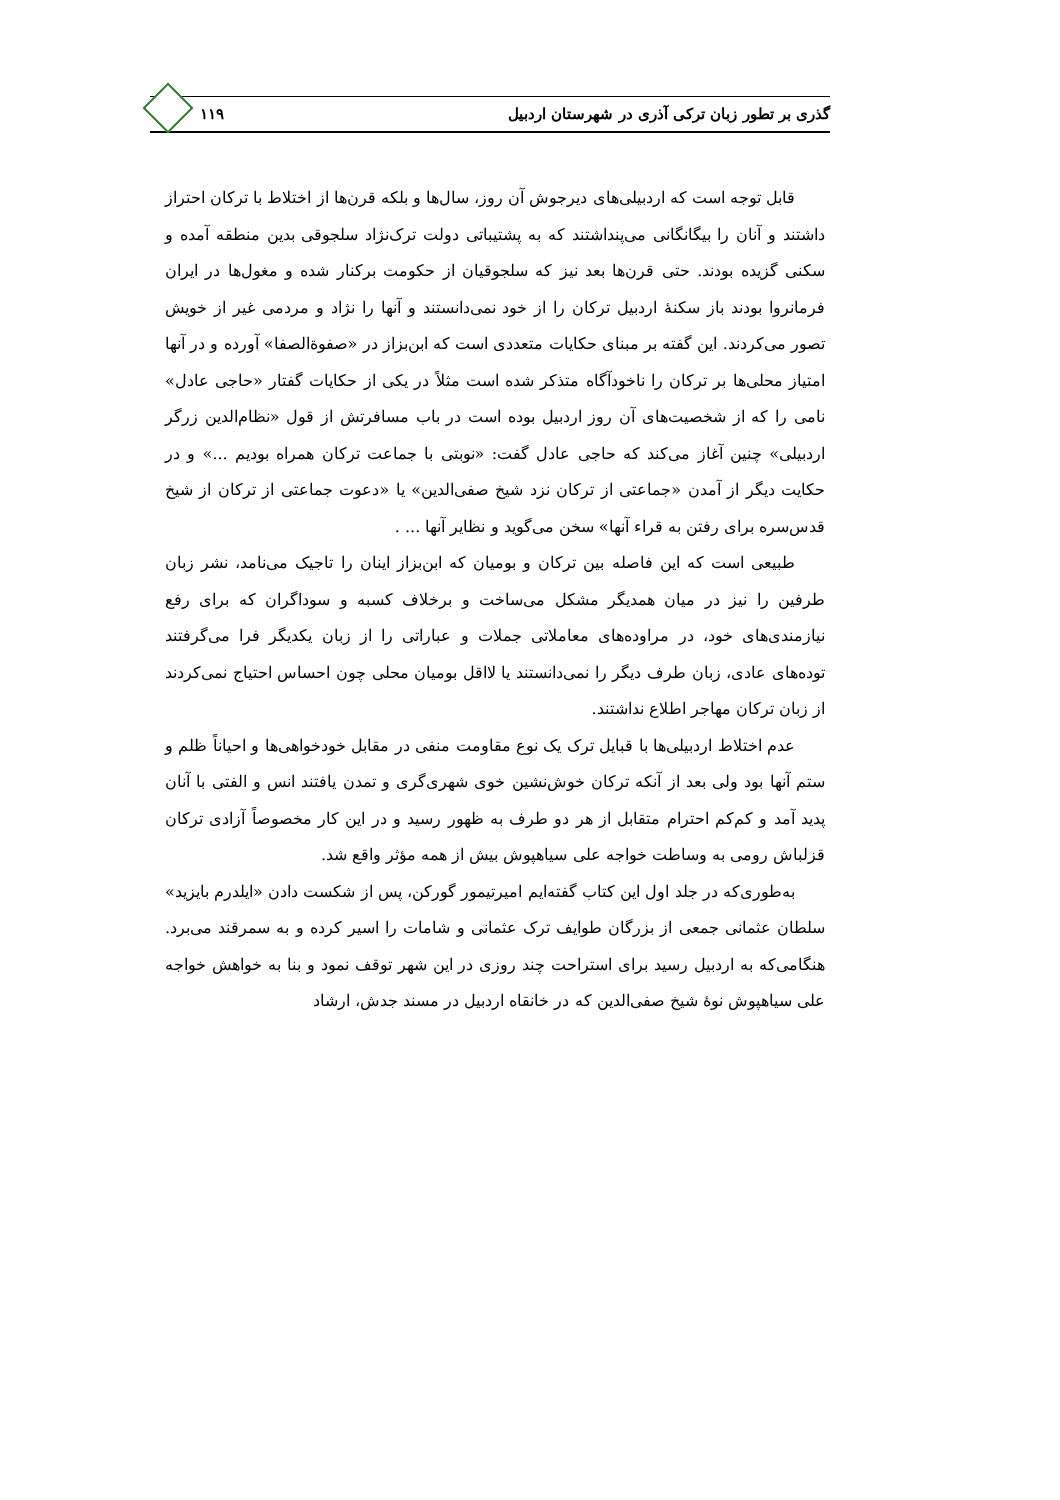گذری بر تطور زبان ترکی آذری در شهرستان اردبیل ۱۱۹
قابل توجه است که اردبیلی‌های دیرجوش آن روز، سال‌ها و بلکه قرن‌ها از اختلاط با ترکان احتراز داشتند و آنان را بیگانگانی می‌پنداشتند که به پشتیباتی دولت ترک‌نژاد سلجوقی بدین منطقه آمده و سکنی گزیده بودند. حتی قرن‌ها بعد نیز که سلجوقیان از حکومت برکنار شده و مغول‌ها در ایران فرمانروا بودند باز سکنهٔ اردبیل ترکان را از خود نمی‌دانستند و آنها را نژاد و مردمی غیر از خویش تصور می‌کردند. این گفته بر مبنای حکایات متعددی است که ابن‌بزاز در «صفوةالصفا» آورده و در آنها امتیاز محلی‌ها بر ترکان را ناخودآگاه متذکر شده است مثلاً در یکی از حکایات گفتار «حاجی عادل» نامی را که از شخصیت‌های آن روز اردبیل بوده است در باب مسافرتش از قول «نظام‌الدین زرگر اردبیلی» چنین آغاز می‌کند که حاجی عادل گفت: «نوبتی با جماعت ترکان همراه بودیم ...» و در حکایت دیگر از آمدن «جماعتی از ترکان نزد شیخ صفی‌الدین» یا «دعوت جماعتی از ترکان از شیخ قدس‌سره برای رفتن به قراء آنها» سخن می‌گوید و نظایر آنها ... .
طبیعی است که این فاصله بین ترکان و بومیان که ابن‌بزاز اینان را تاجیک می‌نامد، نشر زبان طرفین را نیز در میان همدیگر مشکل می‌ساخت و برخلاف کسبه و سوداگران که برای رفع نیازمندی‌های خود، در مراوده‌های معاملاتی جملات و عباراتی را از زبان یکدیگر فرا می‌گرفتند توده‌های عادی، زبان طرف دیگر را نمی‌دانستند یا لااقل بومیان محلی چون احساس احتیاج نمی‌کردند از زبان ترکان مهاجر اطلاع نداشتند.
عدم اختلاط اردبیلی‌ها با قبایل ترک یک نوع مقاومت منفی در مقابل خودخواهی‌ها و احیاناً ظلم و ستم آنها بود ولی بعد از آنکه ترکان خوش‌نشین خوی شهری‌گری و تمدن یافتند انس و الفتی با آنان پدید آمد و کم‌کم احترام متقابل از هر دو طرف به ظهور رسید و در این کار مخصوصاً آزادی ترکان قزلباش رومی به وساطت خواجه علی سیاهپوش بیش از همه مؤثر واقع شد.
به‌طوری‌که در جلد اول این کتاب گفته‌ایم امیرتیمور گورکن، پس از شکست دادن «ایلدرم بایزید» سلطان عثمانی جمعی از بزرگان طوایف ترک عثمانی و شامات را اسیر کرده و به سمرقند می‌برد. هنگامی‌که به اردبیل رسید برای استراحت چند روزی در این شهر توقف نمود و بنا به خواهش خواجه علی سیاهپوش نوهٔ شیخ صفی‌الدین که در خانقاه اردبیل در مسند جدش، ارشاد